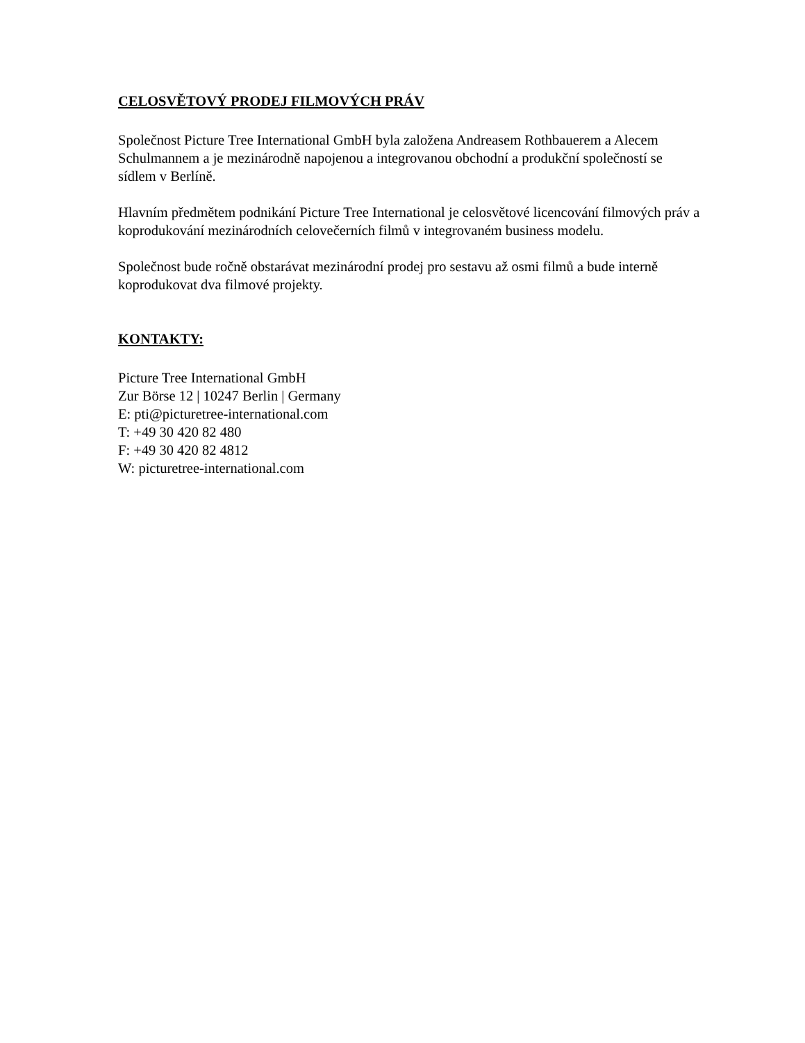CELOSVĚTOVÝ PRODEJ FILMOVÝCH PRÁV
Společnost Picture Tree International GmbH byla založena Andreasem Rothbauerem a Alecem Schulmannem a je mezinárodně napojenou a integrovanou obchodní a produkční společností se sídlem v Berlíně.
Hlavním předmětem podnikání Picture Tree International je celosvětové licencování filmových práv a koprodukování mezinárodních celovečerních filmů v integrovaném business modelu.
Společnost bude ročně obstarávat mezinárodní prodej pro sestavu až osmi filmů a bude interně koprodukovat dva filmové projekty.
KONTAKTY:
Picture Tree International GmbH
Zur Börse 12 | 10247 Berlin | Germany
E: pti@picturetree-international.com
T: +49 30 420 82 480
F: +49 30 420 82 4812
W: picturetree-international.com